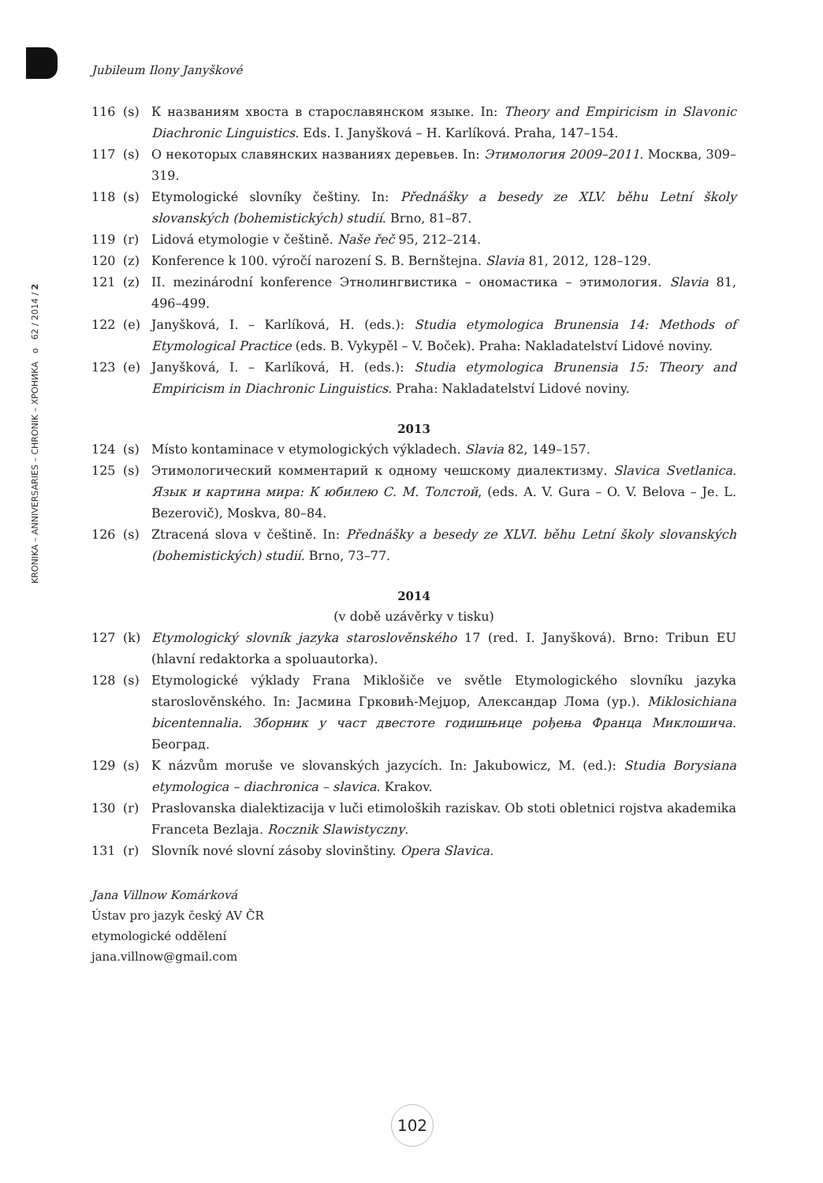KRONIKA – ANNIVERSARIES – CHRONIK – ХРОНИКА o 62 / 2014 / 2
Jubileum Ilony Janyškové
116 (s) К названиям хвоста в старославянском языке. In: Theory and Empiricism in Slavonic Diachronic Linguistics. Eds. I. Janyšková – H. Karlíková. Praha, 147–154.
117 (s) О некоторых славянских названиях деревьев. In: Этимология 2009–2011. Москва, 309–319.
118 (s) Etymologické slovníky češtiny. In: Přednášky a besedy ze XLV. běhu Letní školy slovanských (bohemistických) studií. Brno, 81–87.
119 (r) Lidová etymologie v češtině. Naše řeč 95, 212–214.
120 (z) Konference k 100. výročí narození S. B. Bernštejna. Slavia 81, 2012, 128–129.
121 (z) II. mezinárodní konference Этнолингвистика – ономастика – этимология. Slavia 81, 496–499.
122 (e) Janyšková, I. – Karlíková, H. (eds.): Studia etymologica Brunensia 14: Methods of Etymological Practice (eds. B. Vykypěl – V. Boček). Praha: Nakladatelství Lidové noviny.
123 (e) Janyšková, I. – Karlíková, H. (eds.): Studia etymologica Brunensia 15: Theory and Empiricism in Diachronic Linguistics. Praha: Nakladatelství Lidové noviny.
2013
124 (s) Místo kontaminace v etymologických výkladech. Slavia 82, 149–157.
125 (s) Этимологический комментарий к одному чешскому диалектизму. Slavica Svetlanica. Язык и картина мира: К юбилею С. М. Толстой, (eds. A. V. Gura – O. V. Belova – Je. L. Bezerovič), Moskva, 80–84.
126 (s) Ztracená slova v češtině. In: Přednášky a besedy ze XLVI. běhu Letní školy slovanských (bohemistických) studií. Brno, 73–77.
2014
(v době uzávěrky v tisku)
127 (k) Etymologický slovník jazyka staroslověnského 17 (red. I. Janyšková). Brno: Tribun EU (hlavní redaktorka a spoluautorka).
128 (s) Etymologické výklady Frana Miklošiče ve světle Etymologického slovníku jazyka staroslověnského. In: Јасмина Грковић-Мејџор, Александар Лома (ур.). Miklosichiana bicentennalia. Зборник у част двестоте годишњице рођења Франца Миклошича. Београд.
129 (s) K názvům moruše ve slovanských jazycích. In: Jakubowicz, M. (ed.): Studia Borysiana etymologica – diachronica – slavica. Krakov.
130 (r) Praslovanska dialektizacija v luči etimoloških raziskav. Ob stoti obletnici rojstva akademika Franceta Bezlaja. Rocznik Slawistyczny.
131 (r) Slovník nové slovní zásoby slovinštiny. Opera Slavica.
Jana Villnow Komárková
Ústav pro jazyk český AV ČR
etymologické oddělení
jana.villnow@gmail.com
102